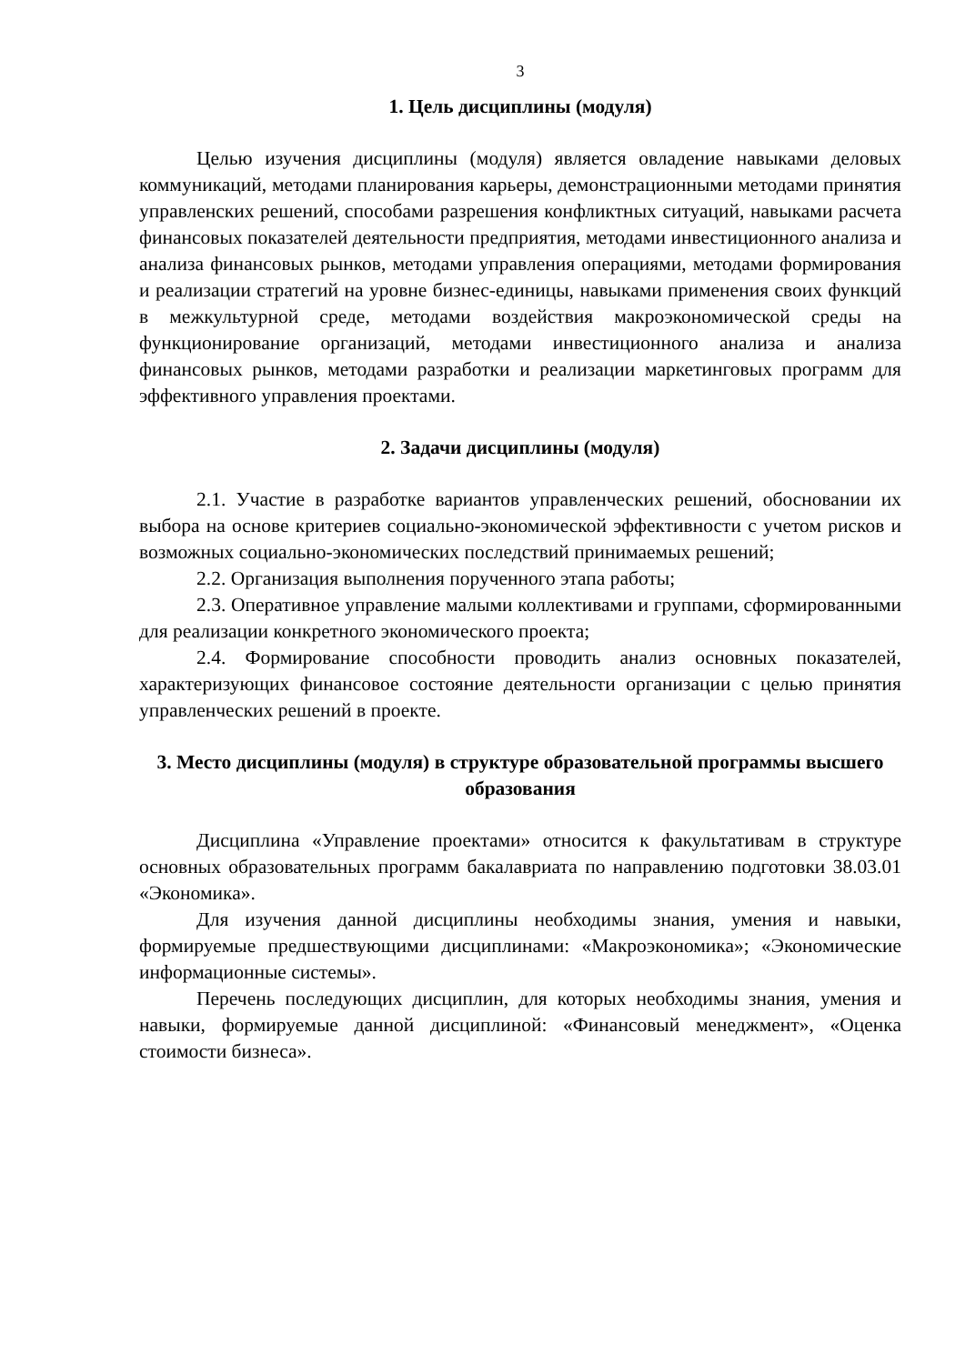3
1. Цель дисциплины (модуля)
Целью изучения дисциплины (модуля) является овладение навыками деловых коммуникаций, методами планирования карьеры, демонстрационными методами принятия управленских решений, способами разрешения конфликтных ситуаций, навыками расчета финансовых показателей деятельности предприятия, методами инвестиционного анализа и анализа финансовых рынков, методами управления операциями, методами формирования и реализации стратегий на уровне бизнес-единицы, навыками применения своих функций в межкультурной среде, методами воздействия макроэкономической среды на функционирование организаций, методами инвестиционного анализа и анализа финансовых рынков, методами разработки и реализации маркетинговых программ для эффективного управления проектами.
2. Задачи дисциплины (модуля)
2.1. Участие в разработке вариантов управленческих решений, обосновании их выбора на основе критериев социально-экономической эффективности с учетом рисков и возможных социально-экономических последствий принимаемых решений;
2.2. Организация выполнения порученного этапа работы;
2.3. Оперативное управление малыми коллективами и группами, сформированными для реализации конкретного экономического проекта;
2.4. Формирование способности проводить анализ основных показателей, характеризующих финансовое состояние деятельности организации с целью принятия управленческих решений в проекте.
3. Место дисциплины (модуля) в структуре образовательной программы высшего образования
Дисциплина «Управление проектами» относится к факультативам в структуре основных образовательных программ бакалавриата по направлению подготовки 38.03.01 «Экономика».
Для изучения данной дисциплины необходимы знания, умения и навыки, формируемые предшествующими дисциплинами: «Макроэкономика»; «Экономические информационные системы».
Перечень последующих дисциплин, для которых необходимы знания, умения и навыки, формируемые данной дисциплиной: «Финансовый менеджмент», «Оценка стоимости бизнеса».